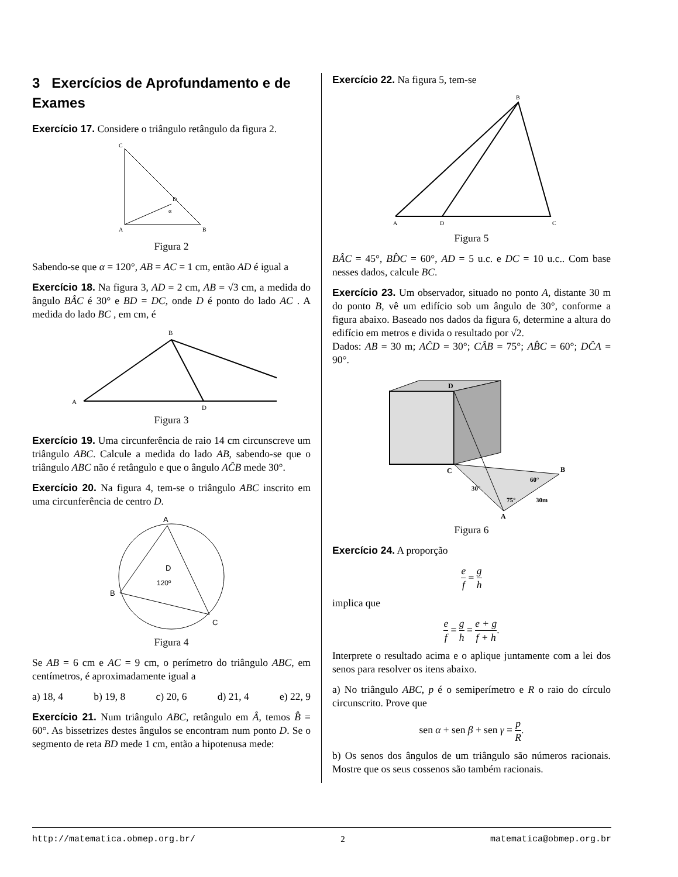3 Exercícios de Aprofundamento e de Exames
Exercício 17. Considere o triângulo retângulo da figura 2.
C
D
A
B
α
Figura 2
Sabendo-se que α = 120°, AB = AC = 1 cm, então AD é igual a
Exercício 18. Na figura 3, AD = 2 cm, AB = √3 cm, a medida do ângulo BÂC é 30° e BD = DC, onde D é ponto do lado AC . A medida do lado BC , em cm, é
B
A
D
Figura 3
Exercício 19. Uma circunferência de raio 14 cm circunscreve um triângulo ABC. Calcule a medida do lado AB, sabendo-se que o triângulo ABC não é retângulo e que o ângulo AĈB mede 30°.
Exercício 20. Na figura 4, tem-se o triângulo ABC inscrito em uma circunferência de centro D.
A
B
C
D
120º
Figura 4
Se AB = 6 cm e AC = 9 cm, o perímetro do triângulo ABC, em centímetros, é aproximadamente igual a
a) 18, 4 b) 19, 8 c) 20, 6 d) 21, 4 e) 22, 9
Exercício 21. Num triângulo ABC, retângulo em Â, temos B̂ = 60°. As bissetrizes destes ângulos se encontram num ponto D. Se o segmento de reta BD mede 1 cm, então a hipotenusa mede:
Exercício 22. Na figura 5, tem-se
B
A
D
C
Figura 5
BÂC = 45°, BD̂C = 60°, AD = 5 u.c. e DC = 10 u.c.. Com base nesses dados, calcule BC.
Exercício 23. Um observador, situado no ponto A, distante 30 m do ponto B, vê um edifício sob um ângulo de 30°, conforme a figura abaixo. Baseado nos dados da figura 6, determine a altura do edifício em metros e divida o resultado por √2.
Dados: AB = 30 m; AĈD = 30°; CÂB = 75°; AB̂C = 60°; DĈA = 90°.
D
C
B
A
30°
60°
75°
30m
Figura 6
Exercício 24. A proporção
e f = g h
implica que
e f = g h = e + g f + h.
Interprete o resultado acima e o aplique juntamente com a lei dos senos para resolver os itens abaixo.
a) No triângulo ABC, p é o semiperímetro e R o raio do círculo circunscrito. Prove que
sen α + sen β + sen γ = p R.
b) Os senos dos ângulos de um triângulo são números racionais. Mostre que os seus cossenos são também racionais.
http://matematica.obmep.org.br/ 2 matematica@obmep.org.br